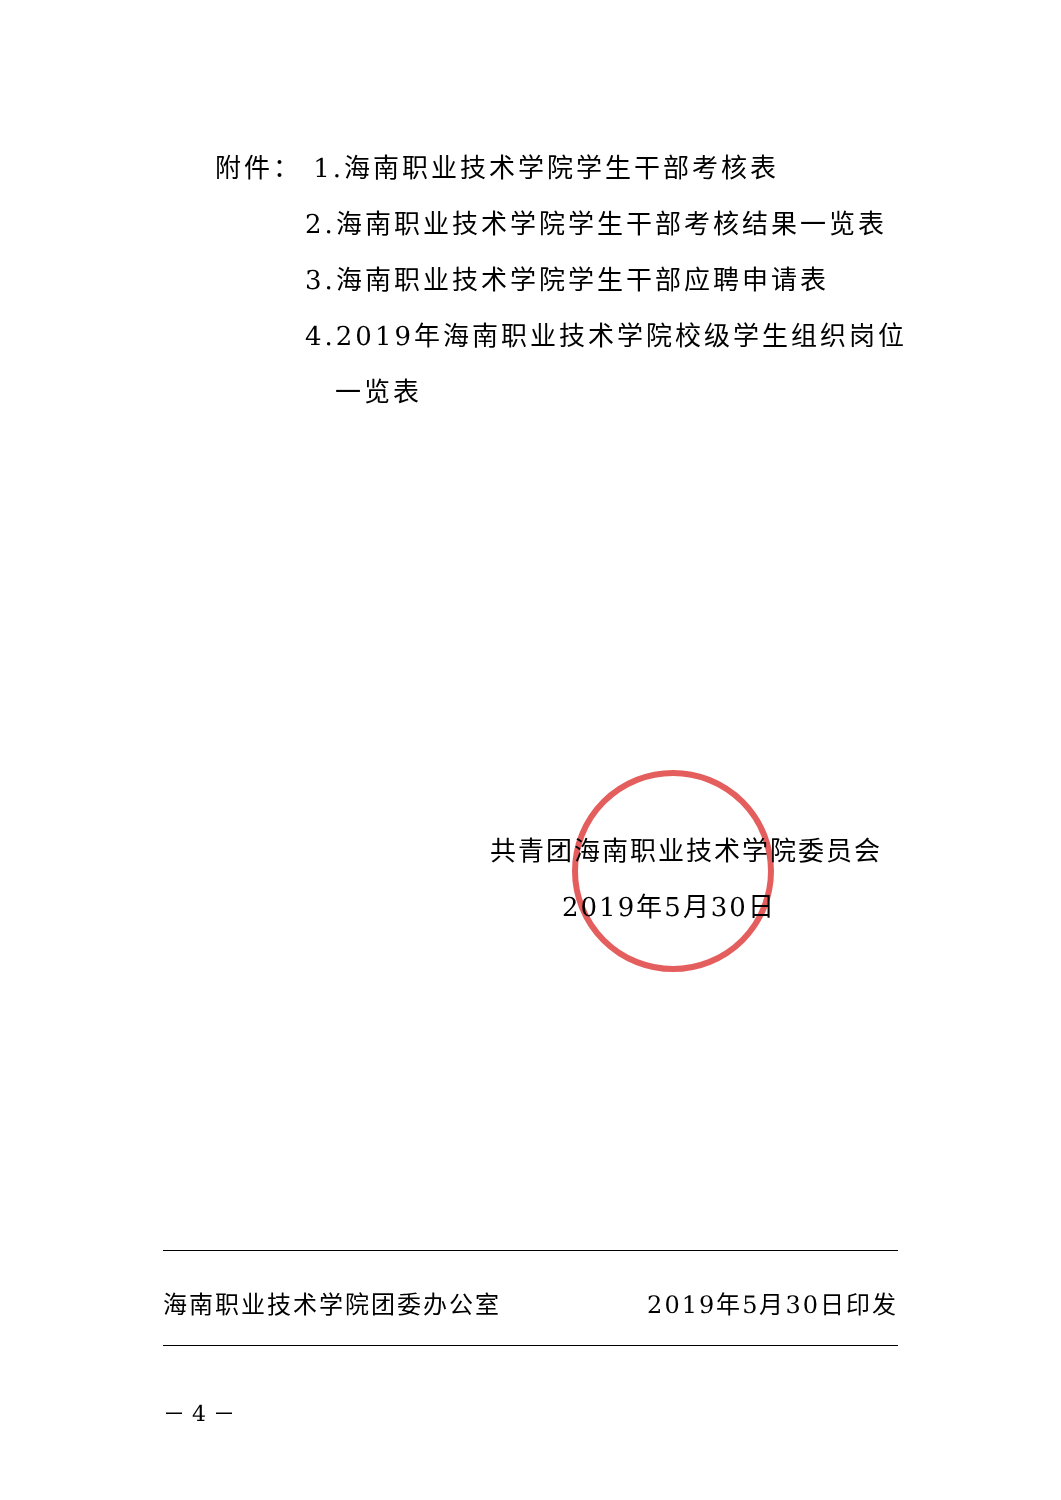附件： 1.海南职业技术学院学生干部考核表
2.海南职业技术学院学生干部考核结果一览表
3.海南职业技术学院学生干部应聘申请表
4.2019年海南职业技术学院校级学生组织岗位
一览表
共青团海南职业技术学院委员会
2019年5月30日
海南职业技术学院团委办公室 2019年5月30日印发
－ 4 －